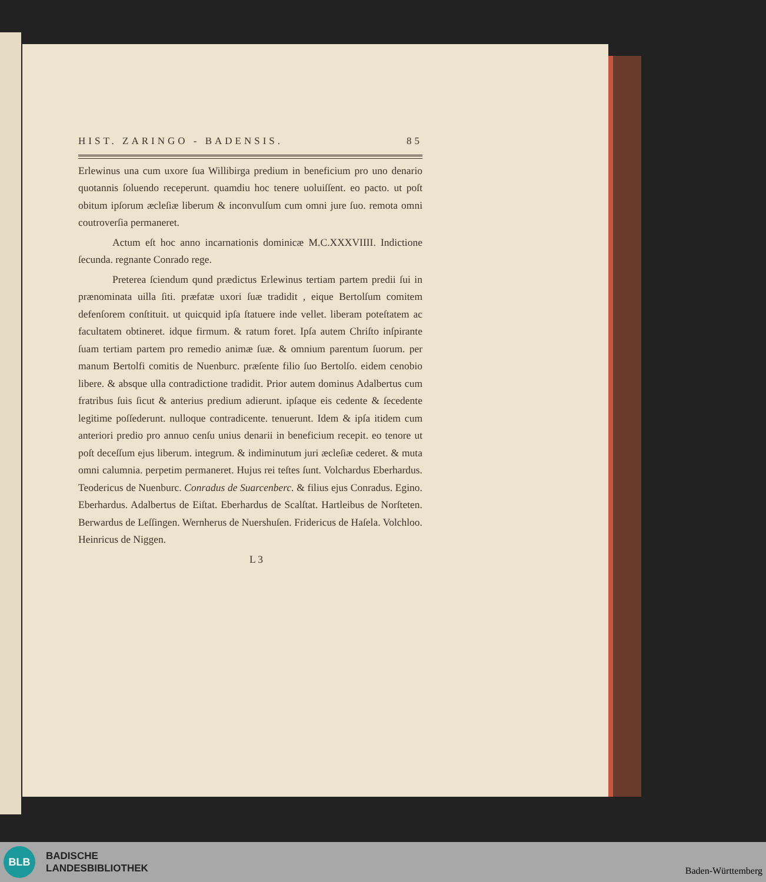HIST. ZARINGO - BADENSIS. 85
Erlewinus una cum uxore ſua Willibirga predium in beneficium pro uno denario quotannis ſoluendo receperunt. quamdiu hoc tenere uoluiſſent. eo pacto. ut poſt obitum ipſorum æcleſiæ liberum & inconvulſum cum omni jure ſuo. remota omni coutroverſia permaneret.
Actum eſt hoc anno incarnationis dominicæ M.C.XXXVIIII. Indictione ſecunda. regnante Conrado rege.
Preterea ſciendum qund prædictus Erlewinus tertiam partem predii ſui in prænominata uilla ſiti. præfatæ uxori ſuæ tradidit , eique Bertolſum comitem defenſorem conſtituit. ut quicquid ipſa ſtatuere inde vellet. liberam poteſtatem ac facultatem obtineret. idque firmum. & ratum foret. Ipſa autem Chriſto inſpirante ſuam tertiam partem pro remedio animæ ſuæ. & omnium parentum ſuorum. per manum Bertolfi comitis de Nuenburc. præſente filio ſuo Bertolſo. eidem cenobio libere. & absque ulla contradictione tradidit. Prior autem dominus Adalbertus cum fratribus ſuis ſicut & anterius predium adierunt. ipſaque eis cedente & ſecedente legitime poſſederunt. nulloque contradicente. tenuerunt. Idem & ipſa itidem cum anteriori predio pro annuo cenſu unius denarii in beneficium recepit. eo tenore ut poſt deceſſum ejus liberum. integrum. & indiminutum juri æcleſiæ cederet. & muta omni calumnia. perpetim permaneret. Hujus rei teſtes ſunt. Volchardus Eberhardus. Teodericus de Nuenburc. Conradus de Suarcenberc. & filius ejus Conradus. Egino. Eberhardus. Adalbertus de Eiſtat. Eberhardus de Scalſtat. Hartleibus de Norſteten. Berwardus de Leſſingen. Wernherus de Nuershuſen. Fridericus de Haſela. Volchloo. Heinricus de Niggen.
L 3
BLB
BADISCHE
LANDESBIBLIOTHEK
Baden-Württemberg